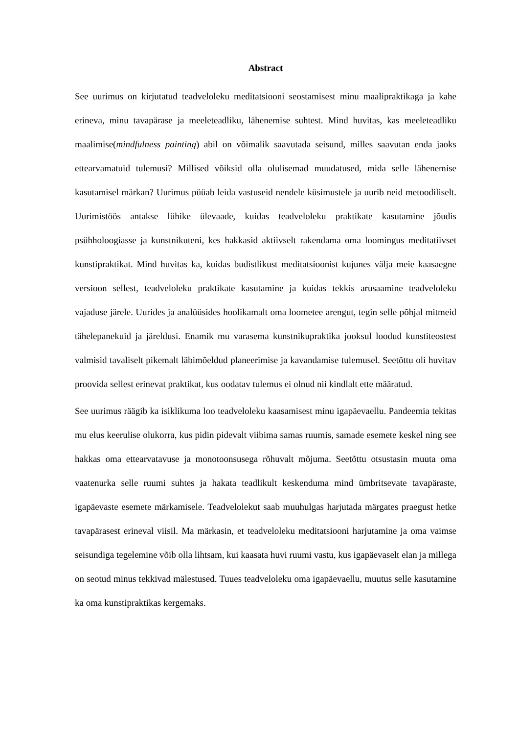Abstract
See uurimus on kirjutatud teadveloleku meditatsiooni seostamisest minu maalipraktikaga ja kahe erineva, minu tavapärase ja meeleteadliku, lähenemise suhtest. Mind huvitas, kas meeleteadliku maalimise(mindfulness painting) abil on võimalik saavutada seisund, milles saavutan enda jaoks ettearvamatuid tulemusi? Millised võiksid olla olulisemad muudatused, mida selle lähenemise kasutamisel märkan? Uurimus püüab leida vastuseid nendele küsimustele ja uurib neid metoodiliselt. Uurimistöös antakse lühike ülevaade, kuidas teadveloleku praktikate kasutamine jõudis psühholoogiasse ja kunstnikuteni, kes hakkasid aktiivselt rakendama oma loomingus meditatiivset kunstipraktikat. Mind huvitas ka, kuidas budistlikust meditatsioonist kujunes välja meie kaasaegne versioon sellest, teadveloleku praktikate kasutamine ja kuidas tekkis arusaamine teadveloleku vajaduse järele. Uurides ja analüüsides hoolikamalt oma loometee arengut, tegin selle põhjal mitmeid tähelepanekuid ja järeldusi. Enamik mu varasema kunstnikupraktika jooksul loodud kunstiteostest valmisid tavaliselt pikemalt läbimõeldud planeerimise ja kavandamise tulemusel. Seetõttu oli huvitav proovida sellest erinevat praktikat, kus oodatav tulemus ei olnud nii kindlalt ette määratud.
See uurimus räägib ka isiklikuma loo teadveloleku kaasamisest minu igapäevaellu. Pandeemia tekitas mu elus keerulise olukorra, kus pidin pidevalt viibima samas ruumis, samade esemete keskel ning see hakkas oma ettearvatavuse ja monotoonsusega rõhuvalt mõjuma. Seetõttu otsustasin muuta oma vaatenurka selle ruumi suhtes ja hakata teadlikult keskenduma mind ümbritsevate tavapäraste, igapäevaste esemete märkamisele. Teadvelolekut saab muuhulgas harjutada märgates praegust hetke tavapärasest erineval viisil. Ma märkasin, et teadveloleku meditatsiooni harjutamine ja oma vaimse seisundiga tegelemine võib olla lihtsam, kui kaasata huvi ruumi vastu, kus igapäevaselt elan ja millega on seotud minus tekkivad mälestused. Tuues teadveloleku oma igapäevaellu, muutus selle kasutamine ka oma kunstipraktikas kergemaks.